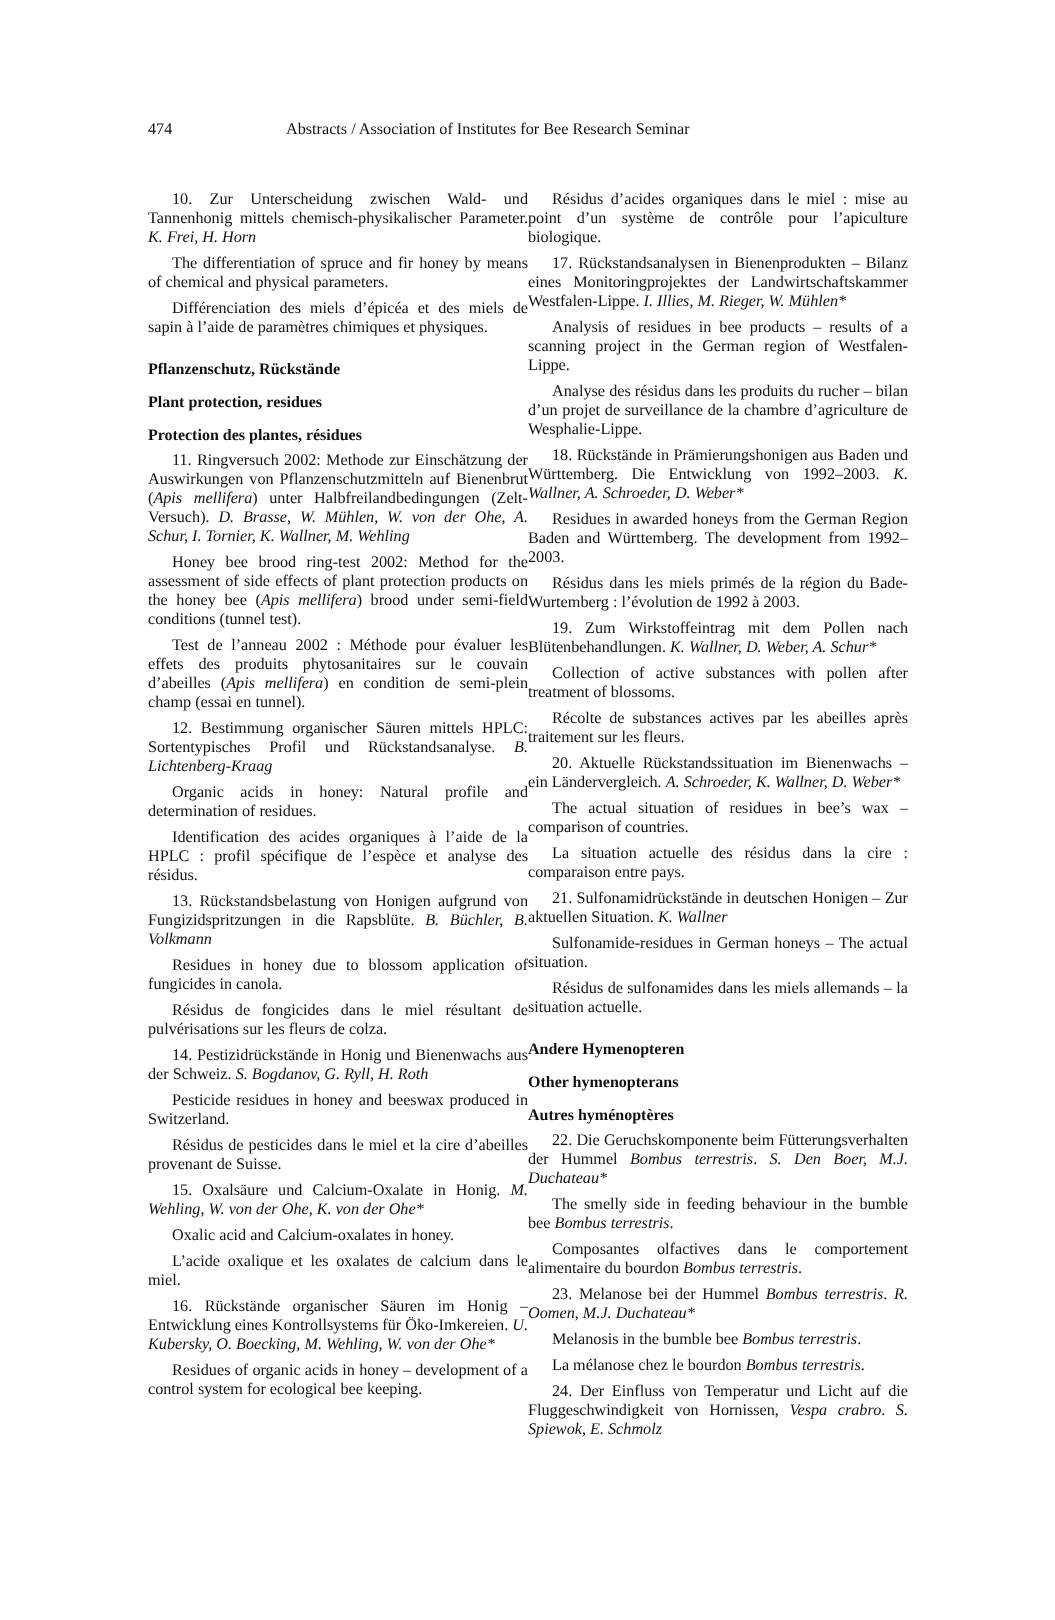474 Abstracts / Association of Institutes for Bee Research Seminar
10. Zur Unterscheidung zwischen Wald- und Tannenhonig mittels chemisch-physikalischer Parameter. K. Frei, H. Horn
The differentiation of spruce and fir honey by means of chemical and physical parameters.
Différenciation des miels d’épicéa et des miels de sapin à l’aide de paramètres chimiques et physiques.
Pflanzenschutz, Rückstände
Plant protection, residues
Protection des plantes, résidues
11. Ringversuch 2002: Methode zur Einschätzung der Auswirkungen von Pflanzenschutzmitteln auf Bienenbrut (Apis mellifera) unter Halbfreilandbedingungen (Zelt-Versuch). D. Brasse, W. Mühlen, W. von der Ohe, A. Schur, I. Tornier, K. Wallner, M. Wehling
Honey bee brood ring-test 2002: Method for the assessment of side effects of plant protection products on the honey bee (Apis mellifera) brood under semi-field conditions (tunnel test).
Test de l’anneau 2002 : Méthode pour évaluer les effets des produits phytosanitaires sur le couvain d’abeilles (Apis mellifera) en condition de semi-plein champ (essai en tunnel).
12. Bestimmung organischer Säuren mittels HPLC: Sortentypisches Profil und Rückstandsanalyse. B. Lichtenberg-Kraag
Organic acids in honey: Natural profile and determination of residues.
Identification des acides organiques à l’aide de la HPLC : profil spécifique de l’espèce et analyse des résidus.
13. Rückstandsbelastung von Honigen aufgrund von Fungizidspritzungen in die Rapsblüte. B. Büchler, B. Volkmann
Residues in honey due to blossom application of fungicides in canola.
Résidus de fongicides dans le miel résultant de pulvérisations sur les fleurs de colza.
14. Pestizidrückstände in Honig und Bienenwachs aus der Schweiz. S. Bogdanov, G. Ryll, H. Roth
Pesticide residues in honey and beeswax produced in Switzerland.
Résidus de pesticides dans le miel et la cire d’abeilles provenant de Suisse.
15. Oxalsäure und Calcium-Oxalate in Honig. M. Wehling, W. von der Ohe, K. von der Ohe*
Oxalic acid and Calcium-oxalates in honey.
L’acide oxalique et les oxalates de calcium dans le miel.
16. Rückstände organischer Säuren im Honig – Entwicklung eines Kontrollsystems für Öko-Imkereien. U. Kubersky, O. Boecking, M. Wehling, W. von der Ohe*
Residues of organic acids in honey – development of a control system for ecological bee keeping.
Résidus d’acides organiques dans le miel : mise au point d’un système de contrôle pour l’apiculture biologique.
17. Rückstandsanalysen in Bienenprodukten – Bilanz eines Monitoringprojektes der Landwirtschaftskammer Westfalen-Lippe. I. Illies, M. Rieger, W. Mühlen*
Analysis of residues in bee products – results of a scanning project in the German region of Westfalen-Lippe.
Analyse des résidus dans les produits du rucher – bilan d’un projet de surveillance de la chambre d’agriculture de Wesphalie-Lippe.
18. Rückstände in Prämierungshonigen aus Baden und Württemberg. Die Entwicklung von 1992–2003. K. Wallner, A. Schroeder, D. Weber*
Residues in awarded honeys from the German Region Baden and Württemberg. The development from 1992–2003.
Résidus dans les miels primés de la région du Bade-Wurtemberg : l’évolution de 1992 à 2003.
19. Zum Wirkstoffeintrag mit dem Pollen nach Blütenbehandlungen. K. Wallner, D. Weber, A. Schur*
Collection of active substances with pollen after treatment of blossoms.
Récolte de substances actives par les abeilles après traitement sur les fleurs.
20. Aktuelle Rückstandssituation im Bienenwachs – ein Ländervergleich. A. Schroeder, K. Wallner, D. Weber*
The actual situation of residues in bee’s wax – comparison of countries.
La situation actuelle des résidus dans la cire : comparaison entre pays.
21. Sulfonamidrückstände in deutschen Honigen – Zur aktuellen Situation. K. Wallner
Sulfonamide-residues in German honeys – The actual situation.
Résidus de sulfonamides dans les miels allemands – la situation actuelle.
Andere Hymenopteren
Other hymenopterans
Autres hyménoptères
22. Die Geruchskomponente beim Fütterungsverhalten der Hummel Bombus terrestris. S. Den Boer, M.J. Duchateau*
The smelly side in feeding behaviour in the bumble bee Bombus terrestris.
Composantes olfactives dans le comportement alimentaire du bourdon Bombus terrestris.
23. Melanose bei der Hummel Bombus terrestris. R. Oomen, M.J. Duchateau*
Melanosis in the bumble bee Bombus terrestris.
La mélanose chez le bourdon Bombus terrestris.
24. Der Einfluss von Temperatur und Licht auf die Fluggeschwindigkeit von Hornissen, Vespa crabro. S. Spiewok, E. Schmolz